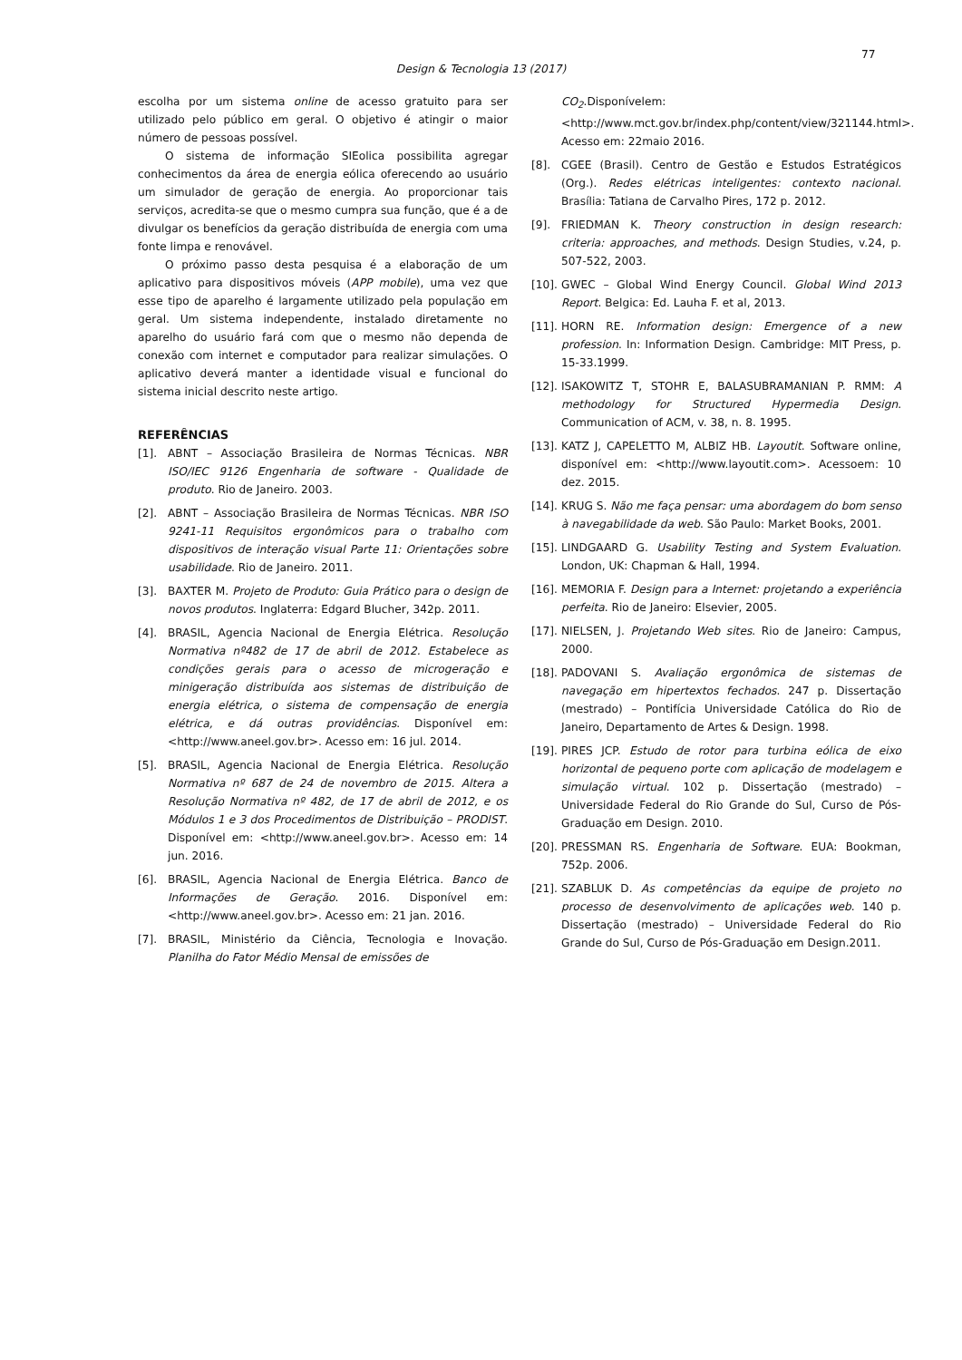77
Design & Tecnologia 13 (2017)
escolha por um sistema online de acesso gratuito para ser utilizado pelo público em geral. O objetivo é atingir o maior número de pessoas possível.
O sistema de informação SIEolica possibilita agregar conhecimentos da área de energia eólica oferecendo ao usuário um simulador de geração de energia. Ao proporcionar tais serviços, acredita-se que o mesmo cumpra sua função, que é a de divulgar os benefícios da geração distribuída de energia com uma fonte limpa e renovável.
O próximo passo desta pesquisa é a elaboração de um aplicativo para dispositivos móveis (APP mobile), uma vez que esse tipo de aparelho é largamente utilizado pela população em geral. Um sistema independente, instalado diretamente no aparelho do usuário fará com que o mesmo não dependa de conexão com internet e computador para realizar simulações. O aplicativo deverá manter a identidade visual e funcional do sistema inicial descrito neste artigo.
REFERÊNCIAS
[1]. ABNT – Associação Brasileira de Normas Técnicas. NBR ISO/IEC 9126 Engenharia de software - Qualidade de produto. Rio de Janeiro. 2003.
[2]. ABNT – Associação Brasileira de Normas Técnicas. NBR ISO 9241-11 Requisitos ergonômicos para o trabalho com dispositivos de interação visual Parte 11: Orientações sobre usabilidade. Rio de Janeiro. 2011.
[3]. BAXTER M. Projeto de Produto: Guia Prático para o design de novos produtos. Inglaterra: Edgard Blucher, 342p. 2011.
[4]. BRASIL, Agencia Nacional de Energia Elétrica. Resolução Normativa nº482 de 17 de abril de 2012. Estabelece as condições gerais para o acesso de microgeração e minigeração distribuída aos sistemas de distribuição de energia elétrica, o sistema de compensação de energia elétrica, e dá outras providências. Disponível em: <http://www.aneel.gov.br>. Acesso em: 16 jul. 2014.
[5]. BRASIL, Agencia Nacional de Energia Elétrica. Resolução Normativa nº 687 de 24 de novembro de 2015. Altera a Resolução Normativa nº 482, de 17 de abril de 2012, e os Módulos 1 e 3 dos Procedimentos de Distribuição – PRODIST. Disponível em: <http://www.aneel.gov.br>. Acesso em: 14 jun. 2016.
[6]. BRASIL, Agencia Nacional de Energia Elétrica. Banco de Informações de Geração. 2016. Disponível em: <http://www.aneel.gov.br>. Acesso em: 21 jan. 2016.
[7]. BRASIL, Ministério da Ciência, Tecnologia e Inovação. Planilha do Fator Médio Mensal de emissões de
CO<sub>2</sub>.Disponívelem:<http://www.mct.gov.br/index.php/content/view/321144.html>. Acesso em: 22maio 2016.
[8]. CGEE (Brasil). Centro de Gestão e Estudos Estratégicos (Org.). Redes elétricas inteligentes: contexto nacional. Brasília: Tatiana de Carvalho Pires, 172 p. 2012.
[9]. FRIEDMAN K. Theory construction in design research: criteria: approaches, and methods. Design Studies, v.24, p. 507-522, 2003.
[10]. GWEC – Global Wind Energy Council. Global Wind 2013 Report. Belgica: Ed. Lauha F. et al, 2013.
[11]. HORN RE. Information design: Emergence of a new profession. In: Information Design. Cambridge: MIT Press, p. 15-33.1999.
[12]. ISAKOWITZ T, STOHR E, BALASUBRAMANIAN P. RMM: A methodology for Structured Hypermedia Design. Communication of ACM, v. 38, n. 8. 1995.
[13]. KATZ J, CAPELETTO M, ALBIZ HB. Layoutit. Software online, disponível em: <http://www.layoutit.com>. Acessoem: 10 dez. 2015.
[14]. KRUG S. Não me faça pensar: uma abordagem do bom senso à navegabilidade da web. São Paulo: Market Books, 2001.
[15]. LINDGAARD G. Usability Testing and System Evaluation. London, UK: Chapman & Hall, 1994.
[16]. MEMORIA F. Design para a Internet: projetando a experiência perfeita. Rio de Janeiro: Elsevier, 2005.
[17]. NIELSEN, J. Projetando Web sites. Rio de Janeiro: Campus, 2000.
[18]. PADOVANI S. Avaliação ergonômica de sistemas de navegação em hipertextos fechados. 247 p. Dissertação (mestrado) – Pontifícia Universidade Católica do Rio de Janeiro, Departamento de Artes & Design. 1998.
[19]. PIRES JCP. Estudo de rotor para turbina eólica de eixo horizontal de pequeno porte com aplicação de modelagem e simulação virtual. 102 p. Dissertação (mestrado) – Universidade Federal do Rio Grande do Sul, Curso de Pós-Graduação em Design. 2010.
[20]. PRESSMAN RS. Engenharia de Software. EUA: Bookman, 752p. 2006.
[21]. SZABLUK D. As competências da equipe de projeto no processo de desenvolvimento de aplicações web. 140 p. Dissertação (mestrado) – Universidade Federal do Rio Grande do Sul, Curso de Pós-Graduação em Design.2011.